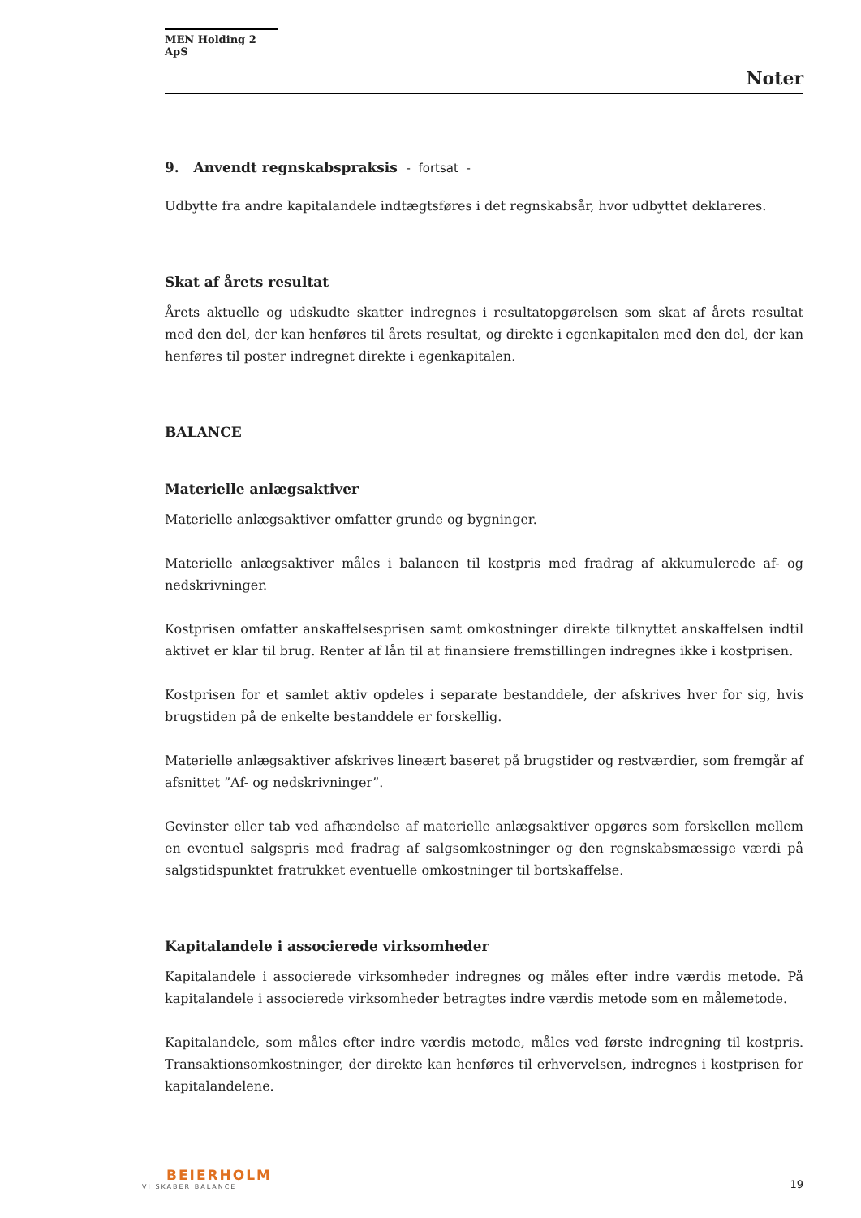MEN Holding 2 ApS
Noter
9. Anvendt regnskabspraksis - fortsat -
Udbytte fra andre kapitalandele indtægtsføres i det regnskabsår, hvor udbyttet deklareres.
Skat af årets resultat
Årets aktuelle og udskudte skatter indregnes i resultatopgørelsen som skat af årets resultat med den del, der kan henføres til årets resultat, og direkte i egenkapitalen med den del, der kan henføres til poster indregnet direkte i egenkapitalen.
BALANCE
Materielle anlægsaktiver
Materielle anlægsaktiver omfatter grunde og bygninger.
Materielle anlægsaktiver måles i balancen til kostpris med fradrag af akkumulerede af- og nedskrivninger.
Kostprisen omfatter anskaffelsesprisen samt omkostninger direkte tilknyttet anskaffelsen indtil aktivet er klar til brug. Renter af lån til at finansiere fremstillingen indregnes ikke i kostprisen.
Kostprisen for et samlet aktiv opdeles i separate bestanddele, der afskrives hver for sig, hvis brugstiden på de enkelte bestanddele er forskellig.
Materielle anlægsaktiver afskrives lineært baseret på brugstider og restværdier, som fremgår af afsnittet ”Af- og nedskrivninger”.
Gevinster eller tab ved afhændelse af materielle anlægsaktiver opgøres som forskellen mellem en eventuel salgspris med fradrag af salgsomkostninger og den regnskabsmæssige værdi på salgstidspunktet fratrukket eventuelle omkostninger til bortskaffelse.
Kapitalandele i associerede virksomheder
Kapitalandele i associerede virksomheder indregnes og måles efter indre værdis metode. På kapitalandele i associerede virksomheder betragtes indre værdis metode som en målemetode.
Kapitalandele, som måles efter indre værdis metode, måles ved første indregning til kostpris. Transaktionsomkostninger, der direkte kan henføres til erhvervelsen, indregnes i kostprisen for kapitalandelene.
BEIERHOLM
VI SKABER BALANCE
19